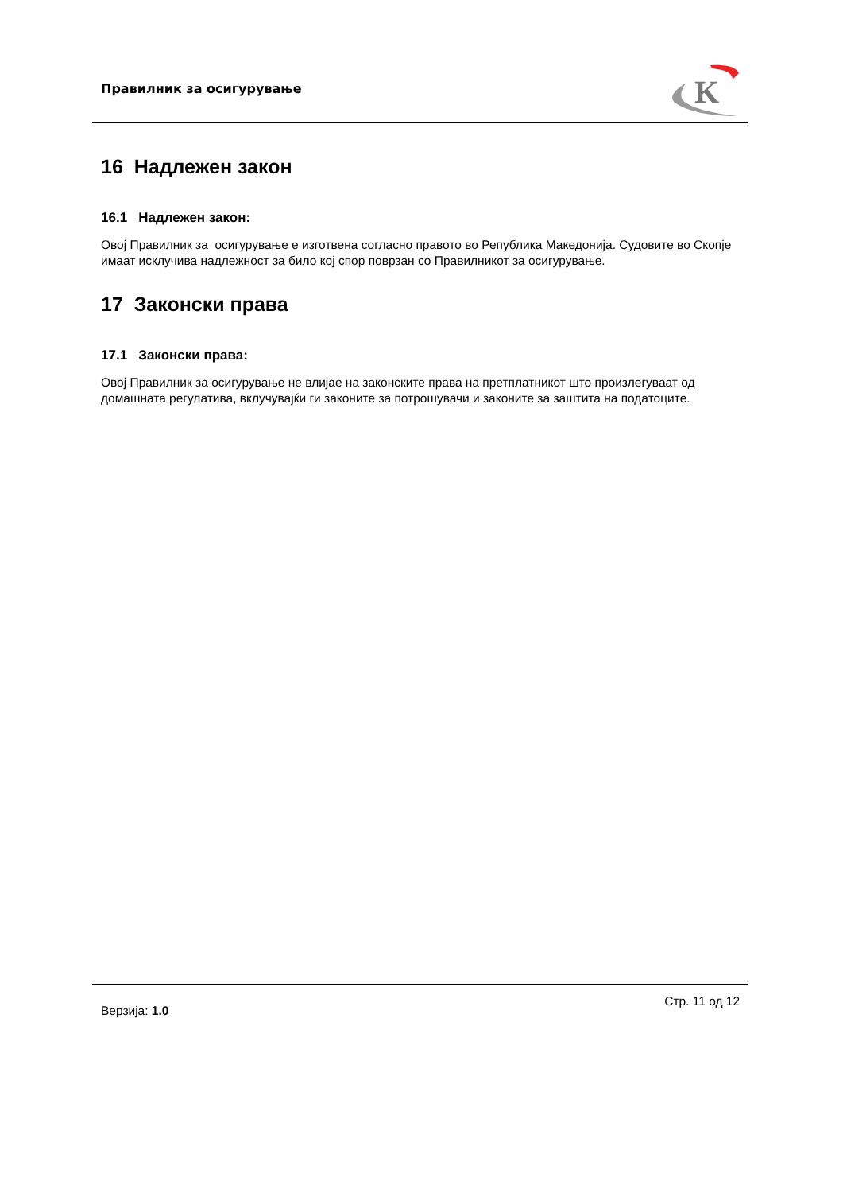Правилник за осигурување
K
16 Надлежен закон
16.1 Надлежен закон:
Овој Правилник за осигурување е изготвена согласно правото во Република Македонија. Судовите во Скопје имаат исклучива надлежност за било кој спор поврзан со Правилникот за осигурување.
17 Законски права
17.1 Законски права:
Овој Правилник за осигурување не влијае на законските права на претплатникот што произлегуваат од домашната регулатива, вклучувајќи ги законите за потрошувачи и законите за заштита на податоците.
Верзија: 1.0
Стр. 11 од 12